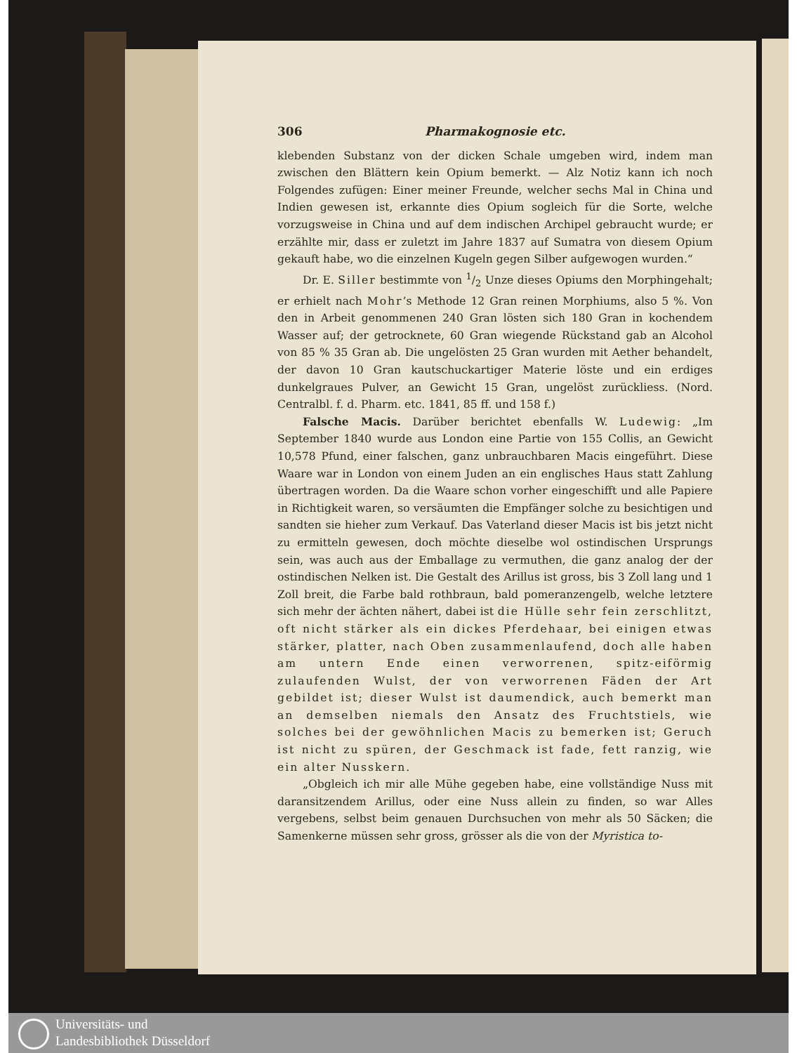306 Pharmakognosie etc.
klebenden Substanz von der dicken Schale umgeben wird, indem man zwischen den Blättern kein Opium bemerkt. — Alz Notiz kann ich noch Folgendes zufügen: Einer meiner Freunde, welcher sechs Mal in China und Indien gewesen ist, erkannte dies Opium sogleich für die Sorte, welche vorzugsweise in China und auf dem indischen Archipel gebraucht wurde; er erzählte mir, dass er zuletzt im Jahre 1837 auf Sumatra von diesem Opium gekauft habe, wo die einzelnen Kugeln gegen Silber aufgewogen wurden.“
Dr. E. Siller bestimmte von 1/2 Unze dieses Opiums den Morphingehalt; er erhielt nach Mohr’s Methode 12 Gran reinen Morphiums, also 5 %. Von den in Arbeit genommenen 240 Gran lösten sich 180 Gran in kochendem Wasser auf; der getrocknete, 60 Gran wiegende Rückstand gab an Alcohol von 85 % 35 Gran ab. Die ungelösten 25 Gran wurden mit Aether behandelt, der davon 10 Gran kautschuckartiger Materie löste und ein erdiges dunkelgraues Pulver, an Gewicht 15 Gran, ungelöst zurückliess. (Nord. Centralbl. f. d. Pharm. etc. 1841, 85 ff. und 158 f.)
Falsche Macis. Darüber berichtet ebenfalls W. Ludewig: „Im September 1840 wurde aus London eine Partie von 155 Collis, an Gewicht 10,578 Pfund, einer falschen, ganz unbrauchbaren Macis eingeführt. Diese Waare war in London von einem Juden an ein englisches Haus statt Zahlung übertragen worden. Da die Waare schon vorher eingeschifft und alle Papiere in Richtigkeit waren, so versäumten die Empfänger solche zu besichtigen und sandten sie hieher zum Verkauf. Das Vaterland dieser Macis ist bis jetzt nicht zu ermitteln gewesen, doch möchte dieselbe wol ostindischen Ursprungs sein, was auch aus der Emballage zu vermuthen, die ganz analog der der ostindischen Nelken ist. Die Gestalt des Arillus ist gross, bis 3 Zoll lang und 1 Zoll breit, die Farbe bald rothbraun, bald pomeranzengelb, welche letztere sich mehr der ächten nähert, dabei ist die Hülle sehr fein zerschlitzt, oft nicht stärker als ein dickes Pferdehaar, bei einigen etwas stärker, platter, nach Oben zusammenlaufend, doch alle haben am untern Ende einen verworrenen, spitz-eiförmig zulaufenden Wulst, der von verworrenen Fäden der Art gebildet ist; dieser Wulst ist daumendick, auch bemerkt man an demselben niemals den Ansatz des Fruchtstiels, wie solches bei der gewöhnlichen Macis zu bemerken ist; Geruch ist nicht zu spüren, der Geschmack ist fade, fett ranzig, wie ein alter Nusskern.
„Obgleich ich mir alle Mühe gegeben habe, eine vollständige Nuss mit daransitzendem Arillus, oder eine Nuss allein zu finden, so war Alles vergebens, selbst beim genauen Durchsuchen von mehr als 50 Säcken; die Samenkerne müssen sehr gross, grösser als die von der Myristica to-
Universitäts- und
Landesbibliothek Düsseldorf